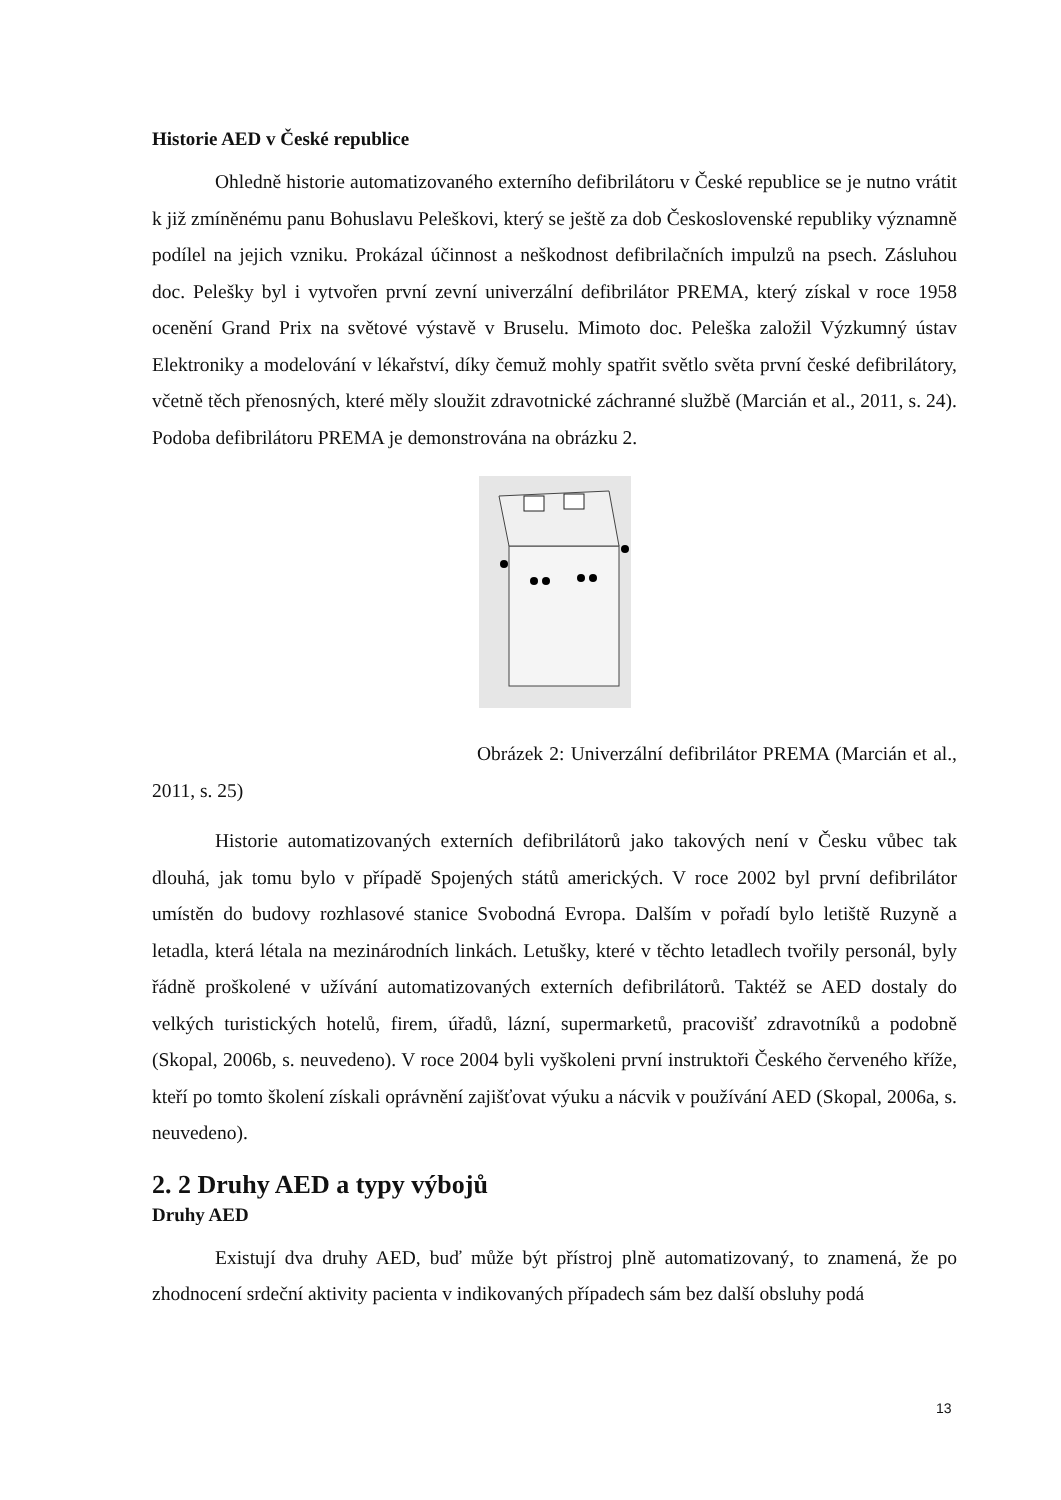Historie AED v České republice
Ohledně historie automatizovaného externího defibrilátoru v České republice se je nutno vrátit k již zmíněnému panu Bohuslavu Peleškovi, který se ještě za dob Československé republiky významně podílel na jejich vzniku. Prokázal účinnost a neškodnost defibrilačních impulzů na psech. Zásluhou doc. Pelešky byl i vytvořen první zevní univerzální defibrilátor PREMA, který získal v roce 1958 ocenění Grand Prix na světové výstavě v Bruselu. Mimoto doc. Peleška založil Výzkumný ústav Elektroniky a modelování v lékařství, díky čemuž mohly spatřit světlo světa první české defibrilátory, včetně těch přenosných, které měly sloužit zdravotnické záchranné službě (Marcián et al., 2011, s. 24). Podoba defibrilátoru PREMA je demonstrována na obrázku 2.
Obrázek 2: Univerzální defibrilátor PREMA (Marcián et al., 2011, s. 25)
Historie automatizovaných externích defibrilátorů jako takových není v Česku vůbec tak dlouhá, jak tomu bylo v případě Spojených států amerických. V roce 2002 byl první defibrilátor umístěn do budovy rozhlasové stanice Svobodná Evropa. Dalším v pořadí bylo letiště Ruzyně a letadla, která létala na mezinárodních linkách. Letušky, které v těchto letadlech tvořily personál, byly řádně proškolené v užívání automatizovaných externích defibrilátorů. Taktéž se AED dostaly do velkých turistických hotelů, firem, úřadů, lázní, supermarketů, pracovišť zdravotníků a podobně (Skopal, 2006b, s. neuvedeno). V roce 2004 byli vyškoleni první instruktoři Českého červeného kříže, kteří po tomto školení získali oprávnění zajišťovat výuku a nácvik v používání AED (Skopal, 2006a, s. neuvedeno).
2. 2 Druhy AED a typy výbojů
Druhy AED
Existují dva druhy AED, buď může být přístroj plně automatizovaný, to znamená, že po zhodnocení srdeční aktivity pacienta v indikovaných případech sám bez další obsluhy podá
13